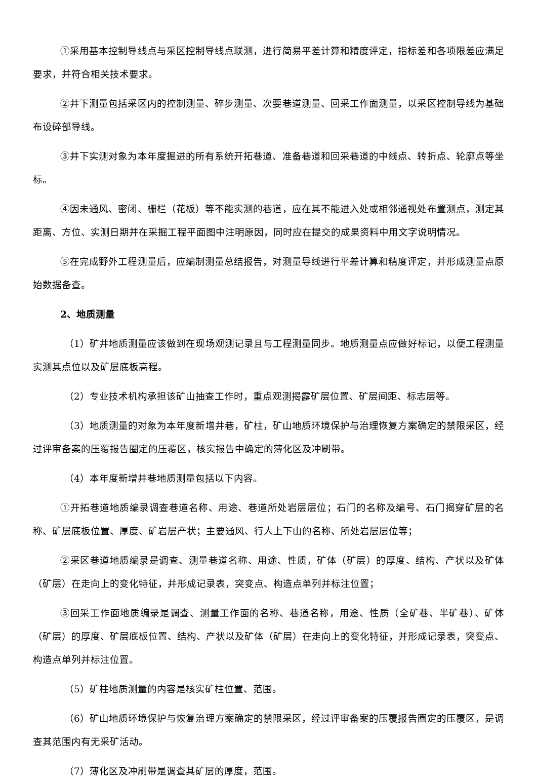①采用基本控制导线点与采区控制导线点联测，进行简易平差计算和精度评定，指标差和各项限差应满足要求，并符合相关技术要求。
②井下测量包括采区内的控制测量、碎步测量、次要巷道测量、回采工作面测量，以采区控制导线为基础布设碎部导线。
③井下实测对象为本年度掘进的所有系统开拓巷道、准备巷道和回采巷道的中线点、转折点、轮廓点等坐标。
④因未通风、密闭、栅栏（花板）等不能实测的巷道，应在其不能进入处或相邻通视处布置测点，测定其距离、方位、实测日期并在采掘工程平面图中注明原因，同时应在提交的成果资料中用文字说明情况。
⑤在完成野外工程测量后，应编制测量总结报告，对测量导线进行平差计算和精度评定，并形成测量点原始数据备查。
2、地质测量
（1）矿井地质测量应该做到在现场观测记录且与工程测量同步。地质测量点应做好标记，以便工程测量实测其点位以及矿层底板高程。
（2）专业技术机构承担该矿山抽查工作时，重点观测揭露矿层位置、矿层间距、标志层等。
（3）地质测量的对象为本年度新增井巷，矿柱，矿山地质环境保护与治理恢复方案确定的禁限采区，经过评审备案的压覆报告圈定的压覆区，核实报告中确定的薄化区及冲刷带。
（4）本年度新增井巷地质测量包括以下内容。
①开拓巷道地质编录调查巷道名称、用途、巷道所处岩层层位；石门的名称及编号、石门揭穿矿层的名称、矿层底板位置、厚度、矿岩层产状；主要通风、行人上下山的名称、所处岩层层位等；
②采区巷道地质编录是调查、测量巷道名称、用途、性质，矿体（矿层）的厚度、结构、产状以及矿体（矿层）在走向上的变化特征，并形成记录表，突变点、构造点单列并标注位置；
③回采工作面地质编录是调查、测量工作面的名称、巷道名称，用途、性质（全矿巷、半矿巷）、矿体（矿层）的厚度、矿层底板位置、结构、产状以及矿体（矿层）在走向上的变化特征，并形成记录表，突变点、构造点单列并标注位置。
（5）矿柱地质测量的内容是核实矿柱位置、范围。
（6）矿山地质环境保护与恢复治理方案确定的禁限采区，经过评审备案的压覆报告圈定的压覆区，是调查其范围内有无采矿活动。
（7）薄化区及冲刷带是调查其矿层的厚度，范围。